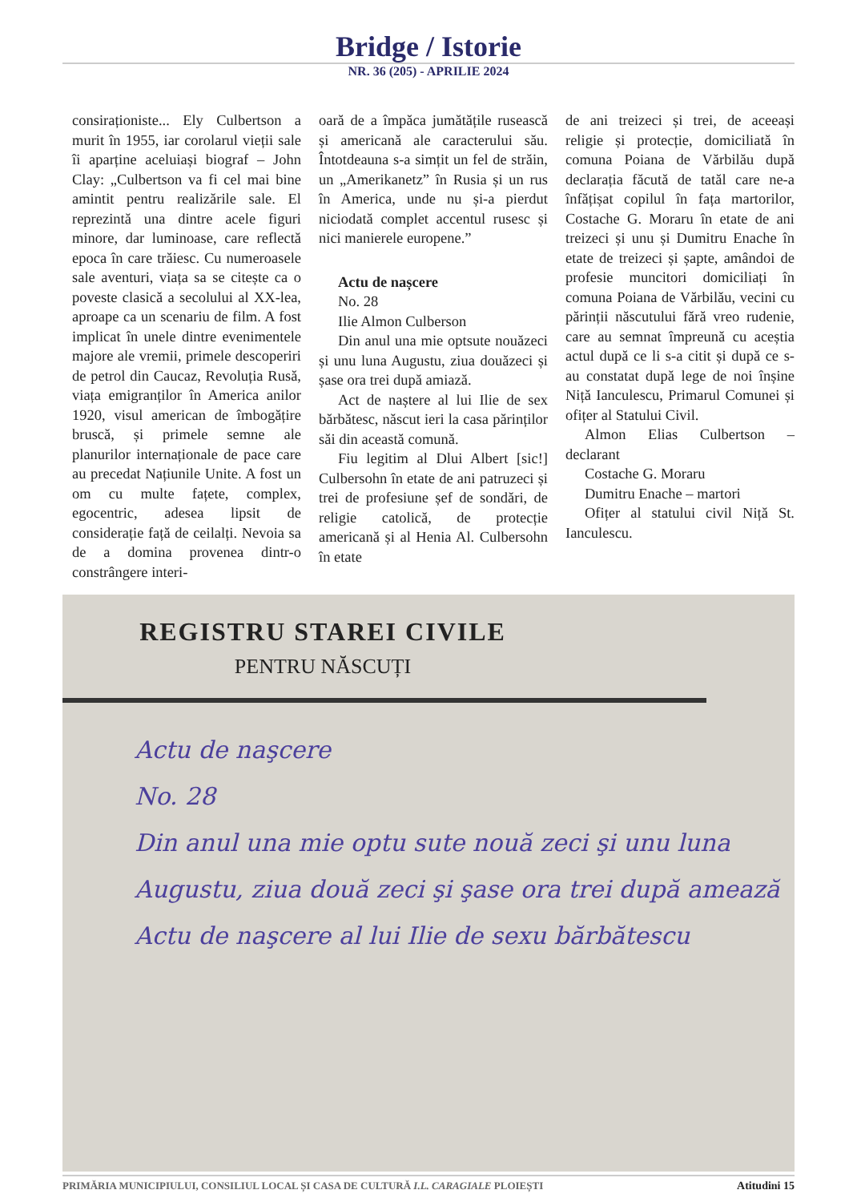Bridge / Istorie
NR. 36 (205) - APRILIE 2024
consiraționiste... Ely Culbertson a murit în 1955, iar corolarul vieții sale îi aparține aceluiași biograf – John Clay: „Culbertson va fi cel mai bine amintit pentru realizările sale. El reprezintă una dintre acele figuri minore, dar luminoase, care reflectă epoca în care trăiesc. Cu numeroasele sale aventuri, viața sa se citește ca o poveste clasică a secolului al XX-lea, aproape ca un scenariu de film. A fost implicat în unele dintre evenimentele majore ale vremii, primele descoperiri de petrol din Caucaz, Revoluția Rusă, viața emigranților în America anilor 1920, visul american de îmbogățire bruscă, și primele semne ale planurilor internaționale de pace care au precedat Națiunile Unite. A fost un om cu multe fațete, complex, egocentric, adesea lipsit de considerație față de ceilalți. Nevoia sa de a domina provenea dintr-o constrângere interi-
oară de a împăca jumătățile rusească și americană ale caracterului său. Întotdeauna s-a simțit un fel de străin, un „Amerikanetz” în Rusia și un rus în America, unde nu și-a pierdut niciodată complet accentul rusesc și nici manierele europene.”
Actu de nașcere
No. 28
Ilie Almon Culberson
Din anul una mie optsute nouăzeci și unu luna Augustu, ziua douăzeci și șase ora trei după amiază.
Act de naștere al lui Ilie de sex bărbătesc, născut ieri la casa părinților săi din această comună.
Fiu legitim al Dlui Albert [sic!] Culbersohn în etate de ani patruzeci și trei de profesiune șef de sondări, de religie catolică, de protecție americană și al Henia Al. Culbersohn în etate
de ani treizeci și trei, de aceeași religie și protecție, domiciliată în comuna Poiana de Vărbilău după declarația făcută de tatăl care ne-a înfățișat copilul în fața martorilor, Costache G. Moraru în etate de ani treizeci și unu și Dumitru Enache în etate de treizeci și șapte, amândoi de profesie muncitori domiciliați în comuna Poiana de Vărbilău, vecini cu părinții născutului fără vreo rudenie, care au semnat împreună cu aceștia actul după ce li s-a citit și după ce s-au constatat după lege de noi înșine Niță Iancu­lescu, Primarul Comunei și ofițer al Statului Civil.
Almon Elias Culbertson – declarant
Costache G. Moraru
Dumitru Enache – martori
Ofițer al statului civil Niță St. Ianculescu.
REGISTRU STAREI CIVILE
PENTRU NĂSCUȚI
Actu de naşcere
No. 28
Din anul una mie optu sute nouă zeci şi unu luna
Augustu, ziua două zeci şi şase ora trei după amează
Actu de naşcere al lui Ilie de sexu bărbătescu
PRIMĂRIA MUNICIPIULUI, CONSILIUL LOCAL ȘI CASA DE CULTURĂ I.L. CARAGIALE PLOIEȘTI Atitudini 15